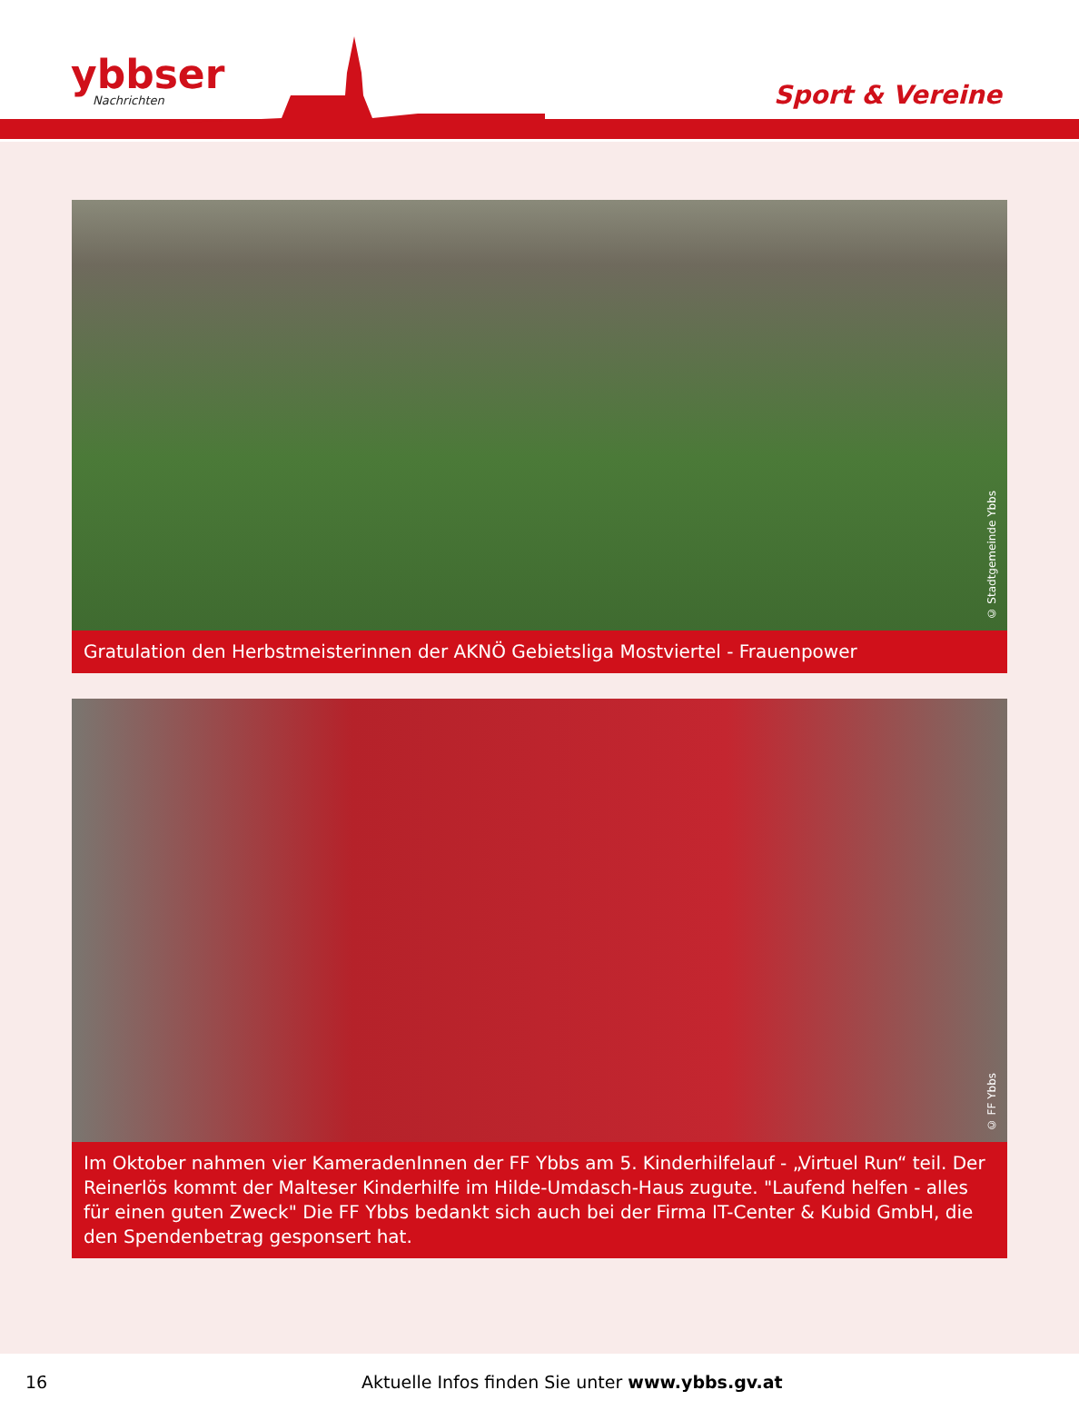ybbser
Nachrichten
Sport & Vereine
© Stadtgemeinde Ybbs
Gratulation den Herbstmeisterinnen der AKNÖ Gebietsliga Mostviertel - Frauenpower
© FF Ybbs
Im Oktober nahmen vier KameradenInnen der FF Ybbs am 5. Kinderhilfelauf - „Virtuel Run“ teil. Der Reinerlös kommt der Malteser Kinderhilfe im Hilde-Umdasch-Haus zugute. "Laufend helfen - alles für einen guten Zweck" Die FF Ybbs bedankt sich auch bei der Firma IT-Center & Kubid GmbH, die den Spendenbetrag gesponsert hat.
16 Aktuelle Infos finden Sie unter www.ybbs.gv.at